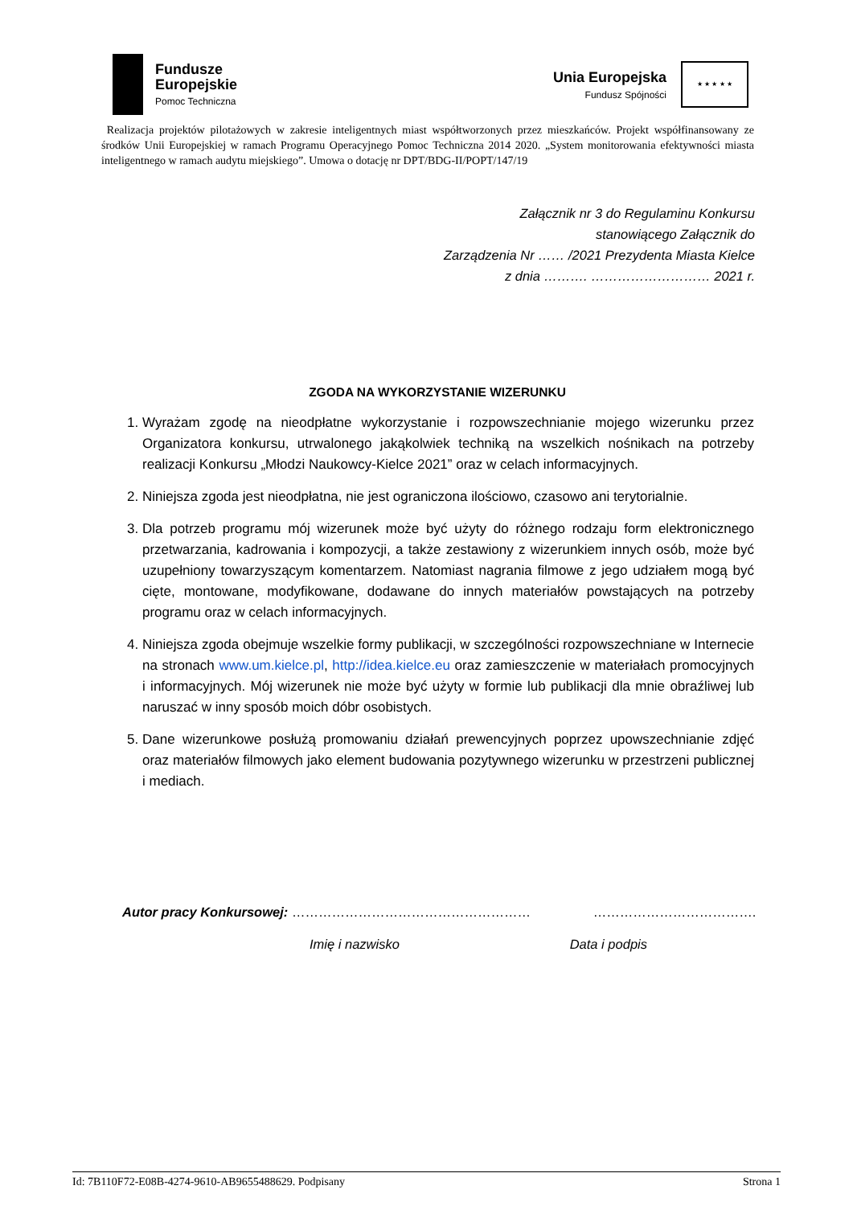Fundusze
Europejskie
Pomoc Techniczna
Unia Europejska
Fundusz Spójności
★ ★ ★ ★ ★
Realizacja projektów pilotażowych w zakresie inteligentnych miast współtworzonych przez mieszkańców. Projekt współfinansowany ze środków Unii Europejskiej w ramach Programu Operacyjnego Pomoc Techniczna 2014 2020. „System monitorowania efektywności miasta inteligentnego w ramach audytu miejskiego”. Umowa o dotację nr DPT/BDG-II/POPT/147/19
Załącznik nr 3 do Regulaminu Konkursu
stanowiącego Załącznik do
Zarządzenia Nr …… /2021 Prezydenta Miasta Kielce
z dnia ………. ……………………… 2021 r.
ZGODA NA WYKORZYSTANIE WIZERUNKU
1. Wyrażam zgodę na nieodpłatne wykorzystanie i rozpowszechnianie mojego wizerunku przez Organizatora konkursu, utrwalonego jakąkolwiek techniką na wszelkich nośnikach na potrzeby realizacji Konkursu „Młodzi Naukowcy-Kielce 2021” oraz w celach informacyjnych.
2. Niniejsza zgoda jest nieodpłatna, nie jest ograniczona ilościowo, czasowo ani terytorialnie.
3. Dla potrzeb programu mój wizerunek może być użyty do różnego rodzaju form elektronicznego przetwarzania, kadrowania i kompozycji, a także zestawiony z wizerunkiem innych osób, może być uzupełniony towarzyszącym komentarzem. Natomiast nagrania filmowe z jego udziałem mogą być cięte, montowane, modyfikowane, dodawane do innych materiałów powstających na potrzeby programu oraz w celach informacyjnych.
4. Niniejsza zgoda obejmuje wszelkie formy publikacji, w szczególności rozpowszechniane w Internecie na stronach www.um.kielce.pl, http://idea.kielce.eu oraz zamieszczenie w materiałach promocyjnych i informacyjnych. Mój wizerunek nie może być użyty w formie lub publikacji dla mnie obraźliwej lub naruszać w inny sposób moich dóbr osobistych.
5. Dane wizerunkowe posłużą promowaniu działań prewencyjnych poprzez upowszechnianie zdjęć oraz materiałów filmowych jako element budowania pozytywnego wizerunku w przestrzeni publicznej i mediach.
Autor pracy Konkursowej: ……………………………………………… ……………………………….
Imię i nazwisko Data i podpis
Id: 7B110F72-E08B-4274-9610-AB9655488629. Podpisany Strona 1